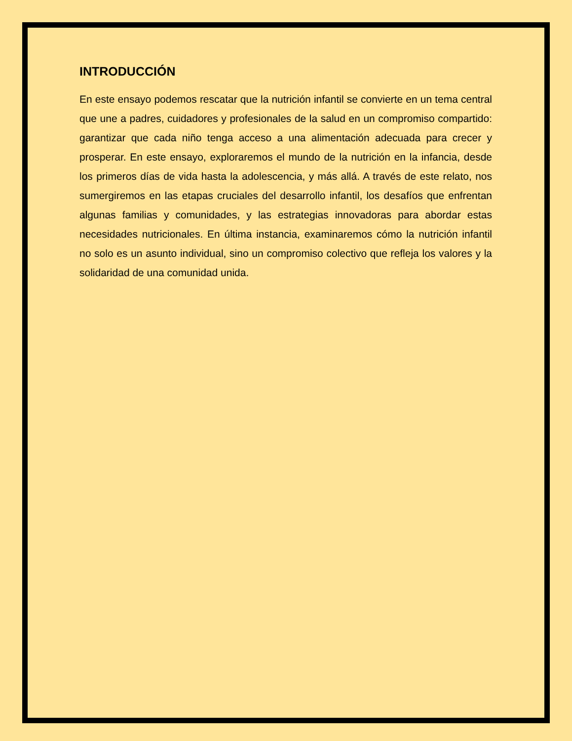INTRODUCCIÓN
En este ensayo podemos rescatar que la nutrición infantil se convierte en un tema central que une a padres, cuidadores y profesionales de la salud en un compromiso compartido: garantizar que cada niño tenga acceso a una alimentación adecuada para crecer y prosperar. En este ensayo, exploraremos el mundo de la nutrición en la infancia, desde los primeros días de vida hasta la adolescencia, y más allá. A través de este relato, nos sumergiremos en las etapas cruciales del desarrollo infantil, los desafíos que enfrentan algunas familias y comunidades, y las estrategias innovadoras para abordar estas necesidades nutricionales. En última instancia, examinaremos cómo la nutrición infantil no solo es un asunto individual, sino un compromiso colectivo que refleja los valores y la solidaridad de una comunidad unida.